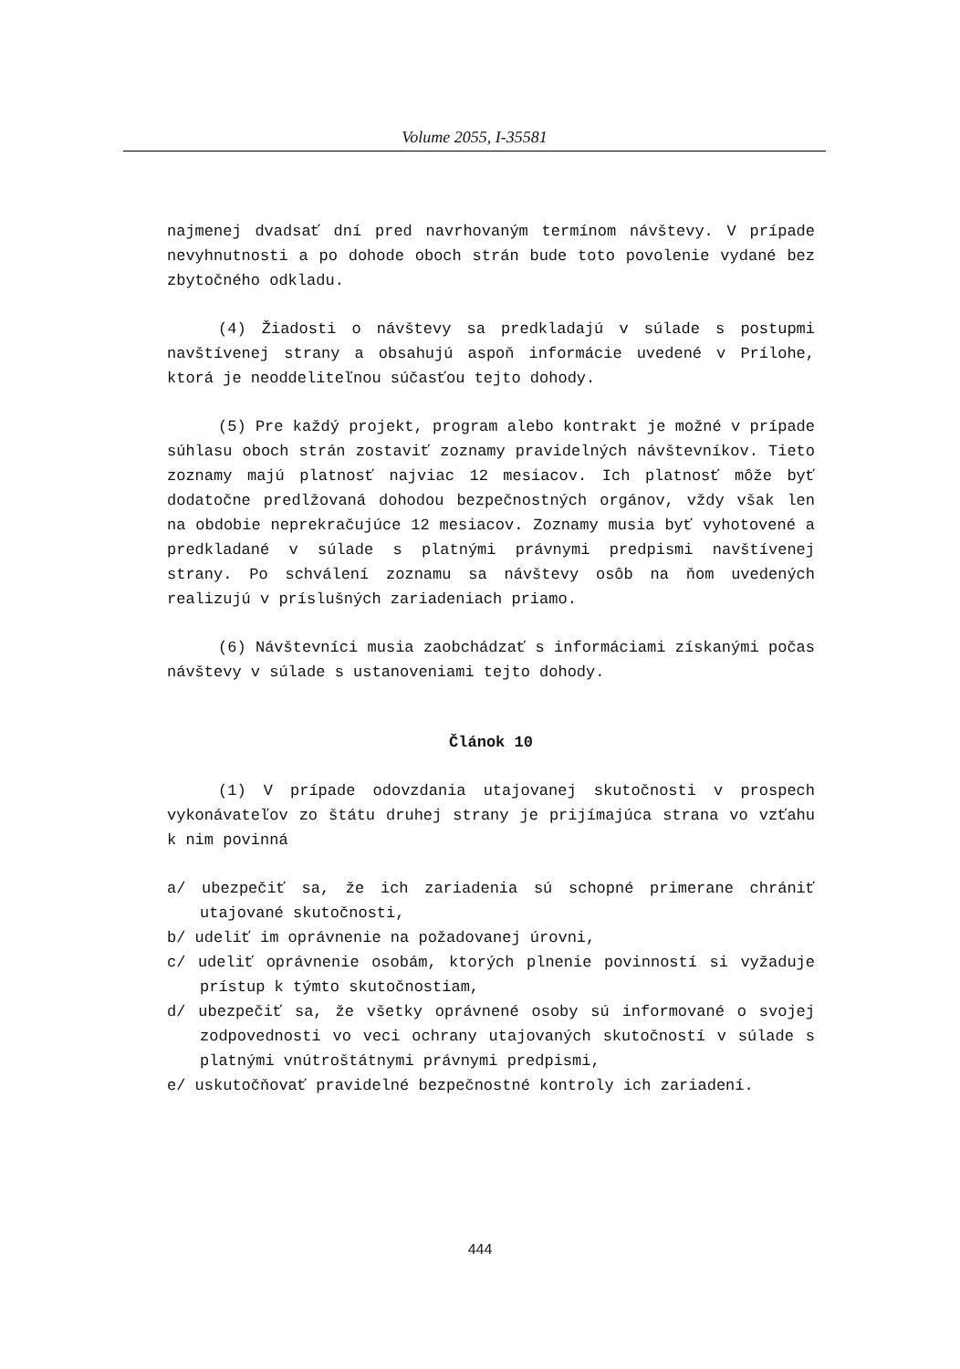Volume 2055, I-35581
najmenej dvadsať dní pred navrhovaným termínom návštevy. V prípade nevyhnutnosti a po dohode oboch strán bude toto povolenie vydané bez zbytočného odkladu.
(4) Žiadosti o návštevy sa predkladajú v súlade s postupmi navštívenej strany a obsahujú aspoň informácie uvedené v Prílohe, ktorá je neoddeliteľnou súčasťou tejto dohody.
(5) Pre každý projekt, program alebo kontrakt je možné v prípade súhlasu oboch strán zostaviť zoznamy pravidelných návštevníkov. Tieto zoznamy majú platnosť najviac 12 mesiacov. Ich platnosť môže byť dodatočne predlžovaná dohodou bezpečnostných orgánov, vždy však len na obdobie neprekračujúce 12 mesiacov. Zoznamy musia byť vyhotovené a predkladané v súlade s platnými právnymi predpismi navštívenej strany. Po schválení zoznamu sa návštevy osôb na ňom uvedených realizujú v príslušných zariadeniach priamo.
(6) Návštevníci musia zaobchádzať s informáciami získanými počas návštevy v súlade s ustanoveniami tejto dohody.
Článok 10
(1) V prípade odovzdania utajovanej skutočnosti v prospech vykonávateľov zo štátu druhej strany je prijímajúca strana vo vzťahu k nim povinná
a/ ubezpečiť sa, že ich zariadenia sú schopné primerane chrániť utajované skutočnosti,
b/ udeliť im oprávnenie na požadovanej úrovni,
c/ udeliť oprávnenie osobám, ktorých plnenie povinností si vyžaduje prístup k týmto skutočnostiam,
d/ ubezpečiť sa, že všetky oprávnené osoby sú informované o svojej zodpovednosti vo veci ochrany utajovaných skutočností v súlade s platnými vnútroštátnymi právnymi predpismi,
e/ uskutočňovať pravidelné bezpečnostné kontroly ich zariadení.
444